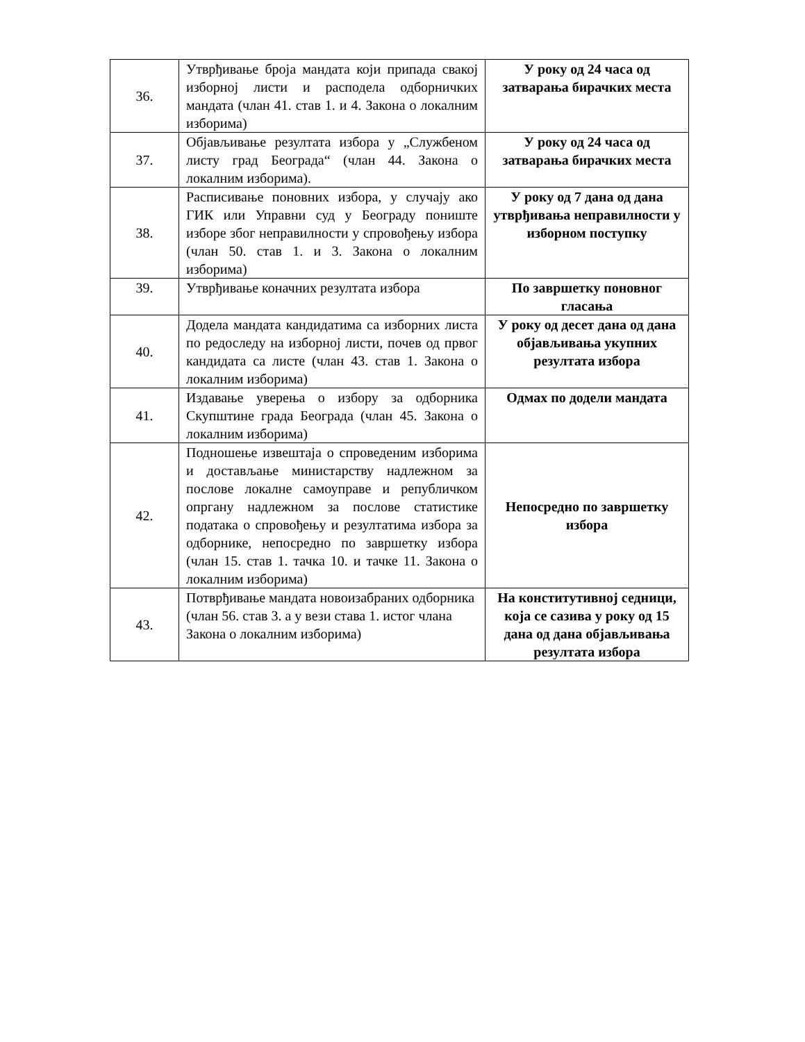| 36. | Утврђивање броја мандата који припада свакој изборној листи и расподела одборничких мандата (члан 41. став 1. и 4. Закона о локалним изборима) | У року од 24 часа од затварања бирачких места |
| 37. | Објављивање резултата избора у „Службеном листу град Београда“ (члан 44. Закона о локалним изборима). | У року од 24 часа од затварања бирачких места |
| 38. | Расписивање поновних избора, у случају ако ГИК или Управни суд у Београду пониште изборе због неправилности у спровођењу избора (члан 50. став 1. и 3. Закона о локалним изборима) | У року од 7 дана од дана утврђивања неправилности у изборном поступку |
| 39. | Утврђивање коначних резултата избора | По завршетку поновног гласања |
| 40. | Додела мандата кандидатима са изборних листа по редоследу на изборној листи, почев од првог кандидата са листе (члан 43. став 1. Закона о локалним изборима) | У року од десет дана од дана објављивања укупних резултата избора |
| 41. | Издавање уверења о избору за одборника Скупштине града Београда (члан 45. Закона о локалним изборима) | Одмах по додели мандата |
| 42. | Подношење извештаја о спроведеним изборима и достављање министарству надлежном за послове локалне самоуправе и републичком опргану надлежном за послове статистике података о спровођењу и резултатима избора за одборнике, непосредно по завршетку избора (члан 15. став 1. тачка 10. и тачке 11. Закона о локалним изборима) | Непосредно по завршетку избора |
| 43. | Потврђивање мандата новоизабраних одборника (члан 56. став 3. а у вези става 1. истог члана Закона о локалним изборима) | На конститутивној седници, која се сазива у року од 15 дана од дана објављивања резултата избора |